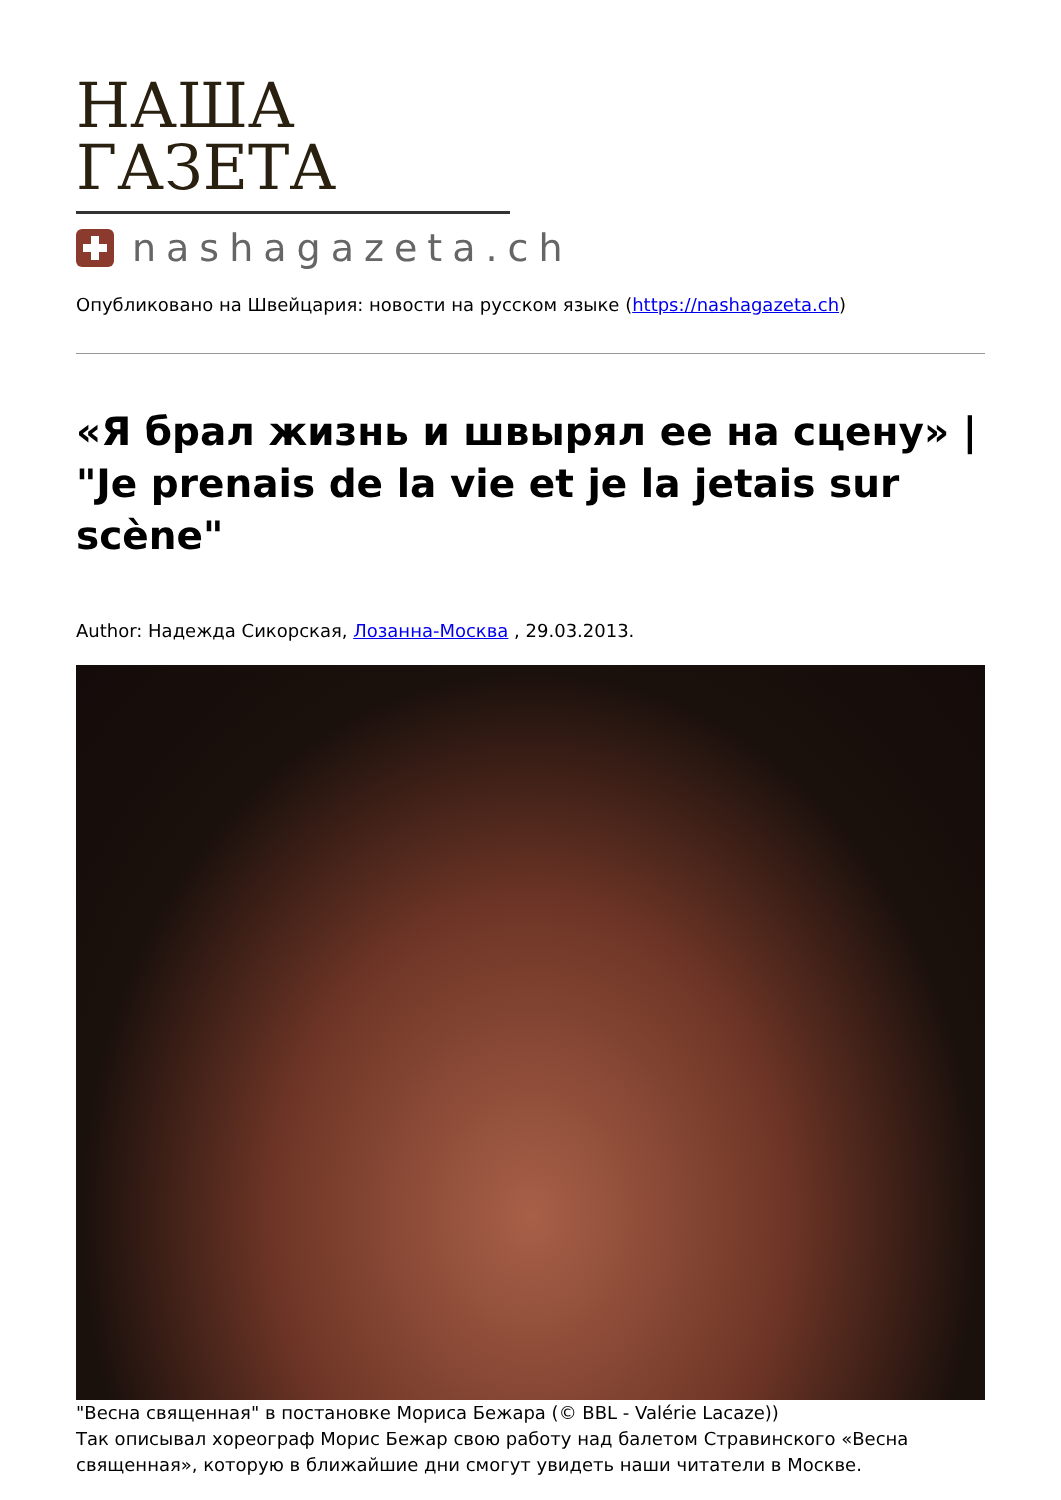НАША ГАЗЕТА
nashagazeta.ch
Опубликовано на Швейцария: новости на русском языке (https://nashagazeta.ch)
«Я брал жизнь и швырял ее на сцену» | "Je prenais de la vie et je la jetais sur scène"
Author: Надежда Сикорская, Лозанна-Москва , 29.03.2013.
"Весна священная" в постановке Мориса Бежара (© BBL - Valérie Lacaze))
Так описывал хореограф Морис Бежар свою работу над балетом Стравинского «Весна священная», которую в ближайшие дни смогут увидеть наши читатели в Москве.